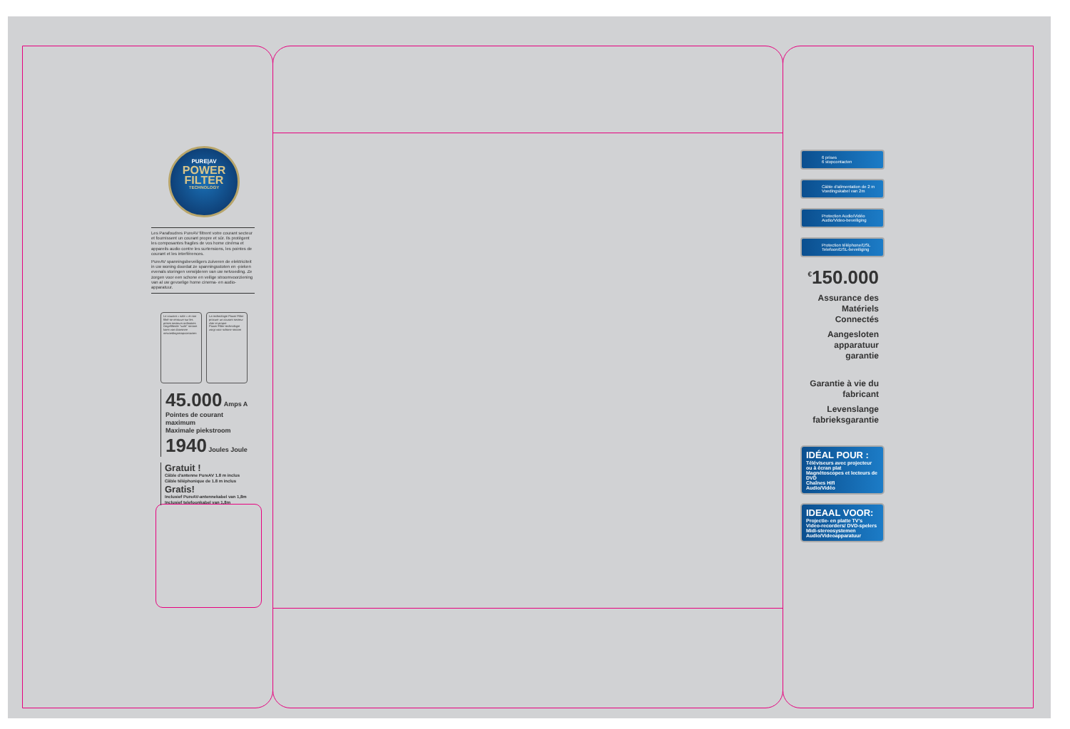PURE|AV
POWER
FILTER
TECHNOLOGY
Les Parafoudres PureAV filtrent votre courant secteur et fournissent un courant propre et sûr. Ils protègent les composantes fragiles de vos home cinéma et appareils audio contre les surtensions, les pointes de courant et les interférences.
PureAV spanningsbeveiligers zuiveren de elektriciteit in uw woning doordat ze spanningsstoten en -pieken evenals storingen verwijderen van uw netvoeding. Ze zorgen voor een schone en veilige stroomvoorziening van al uw gevoelige home cinema- en audio-apparatuur.
Le courant « sale » et non filtré se retrouve sur les prises secteurs ordinaires
Ongefilterde "vuile" stroom komt van doorsnee netvoedingsstopcontacten
La technologie Power Filter procure un courant secteur clair et propre
Power Filter-technologie zorgt voor schone stroom
45.000 Amps A
Pointes de courant maximum
Maximale piekstroom
1940 Joules Joule
Gratuit !
Câble d'antenne PureAV 1.8 m inclus
Câble téléphonique de 1.8 m inclus
Gratis!
Inclusief PureAV-antennekabel van 1,8m
Inclusief telefoonkabel van 1,8m
6 prises
6 stopcontacten
Câble d'alimentation de 2 m
Voedingskabel van 2m
Protection Audio/Vidéo
Audio/Video-beveiliging
Protection téléphone/DSL
Telefoon/DSL-beveiliging
<sup>€</sup>150.000
Assurance des Matériels Connectés
Aangesloten apparatuur garantie
Garantie à vie du fabricant
Levenslange fabrieksgarantie
IDÉAL POUR :
Téléviseurs avec projecteur ou à écran plat
Magnétoscopes et lecteurs de DVD
Chaînes Hifi
Audio/Vidéo
IDEAAL VOOR:
Projectie- en platte TV's
Video-recorders/ DVD-spelers
Midi-stereosystemen
Audio/Videoapparatuur